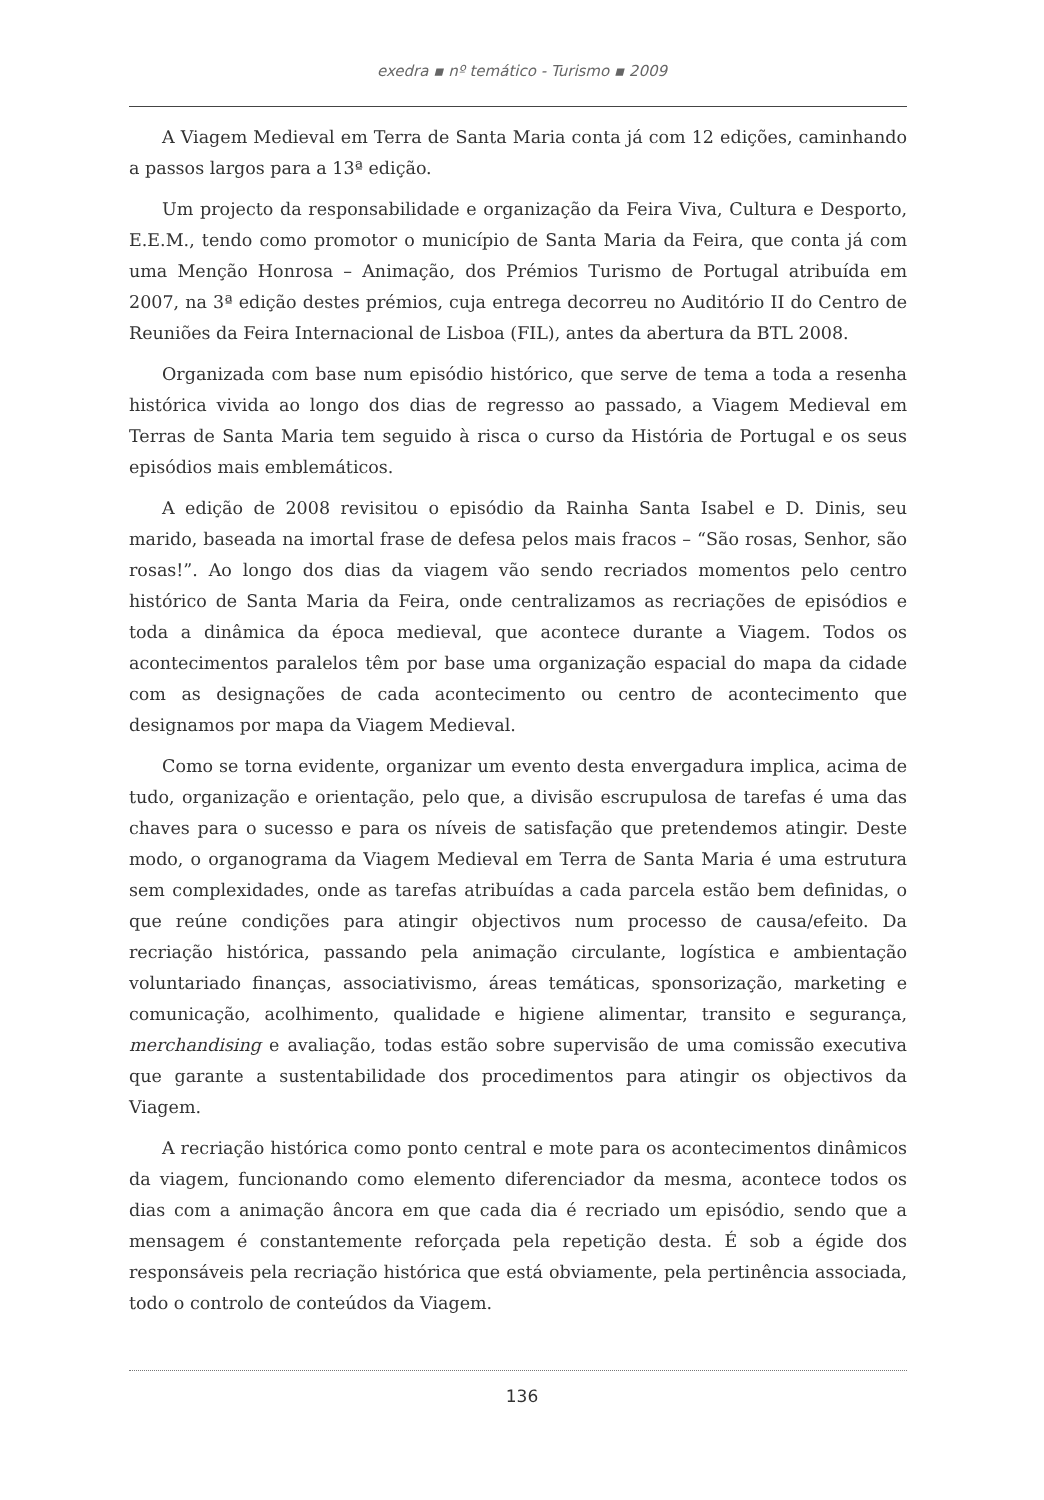exedra ▪ nº temático - Turismo ▪ 2009
A Viagem Medieval em Terra de Santa Maria conta já com 12 edições, caminhando a passos largos para a 13ª edição.
Um projecto da responsabilidade e organização da Feira Viva, Cultura e Desporto, E.E.M., tendo como promotor o município de Santa Maria da Feira, que conta já com uma Menção Honrosa – Animação, dos Prémios Turismo de Portugal atribuída em 2007, na 3ª edição destes prémios, cuja entrega decorreu no Auditório II do Centro de Reuniões da Feira Internacional de Lisboa (FIL), antes da abertura da BTL 2008.
Organizada com base num episódio histórico, que serve de tema a toda a resenha histórica vivida ao longo dos dias de regresso ao passado, a Viagem Medieval em Terras de Santa Maria tem seguido à risca o curso da História de Portugal e os seus episódios mais emblemáticos.
A edição de 2008 revisitou o episódio da Rainha Santa Isabel e D. Dinis, seu marido, baseada na imortal frase de defesa pelos mais fracos – “São rosas, Senhor, são rosas!”. Ao longo dos dias da viagem vão sendo recriados momentos pelo centro histórico de Santa Maria da Feira, onde centralizamos as recriações de episódios e toda a dinâmica da época medieval, que acontece durante a Viagem. Todos os acontecimentos paralelos têm por base uma organização espacial do mapa da cidade com as designações de cada acontecimento ou centro de acontecimento que designamos por mapa da Viagem Medieval.
Como se torna evidente, organizar um evento desta envergadura implica, acima de tudo, organização e orientação, pelo que, a divisão escrupulosa de tarefas é uma das chaves para o sucesso e para os níveis de satisfação que pretendemos atingir. Deste modo, o organograma da Viagem Medieval em Terra de Santa Maria é uma estrutura sem complexidades, onde as tarefas atribuídas a cada parcela estão bem definidas, o que reúne condições para atingir objectivos num processo de causa/efeito. Da recriação histórica, passando pela animação circulante, logística e ambientação voluntariado finanças, associativismo, áreas temáticas, sponsorização, marketing e comunicação, acolhimento, qualidade e higiene alimentar, transito e segurança, merchandising e avaliação, todas estão sobre supervisão de uma comissão executiva que garante a sustentabilidade dos procedimentos para atingir os objectivos da Viagem.
A recriação histórica como ponto central e mote para os acontecimentos dinâmicos da viagem, funcionando como elemento diferenciador da mesma, acontece todos os dias com a animação âncora em que cada dia é recriado um episódio, sendo que a mensagem é constantemente reforçada pela repetição desta. É sob a égide dos responsáveis pela recriação histórica que está obviamente, pela pertinência associada, todo o controlo de conteúdos da Viagem.
136